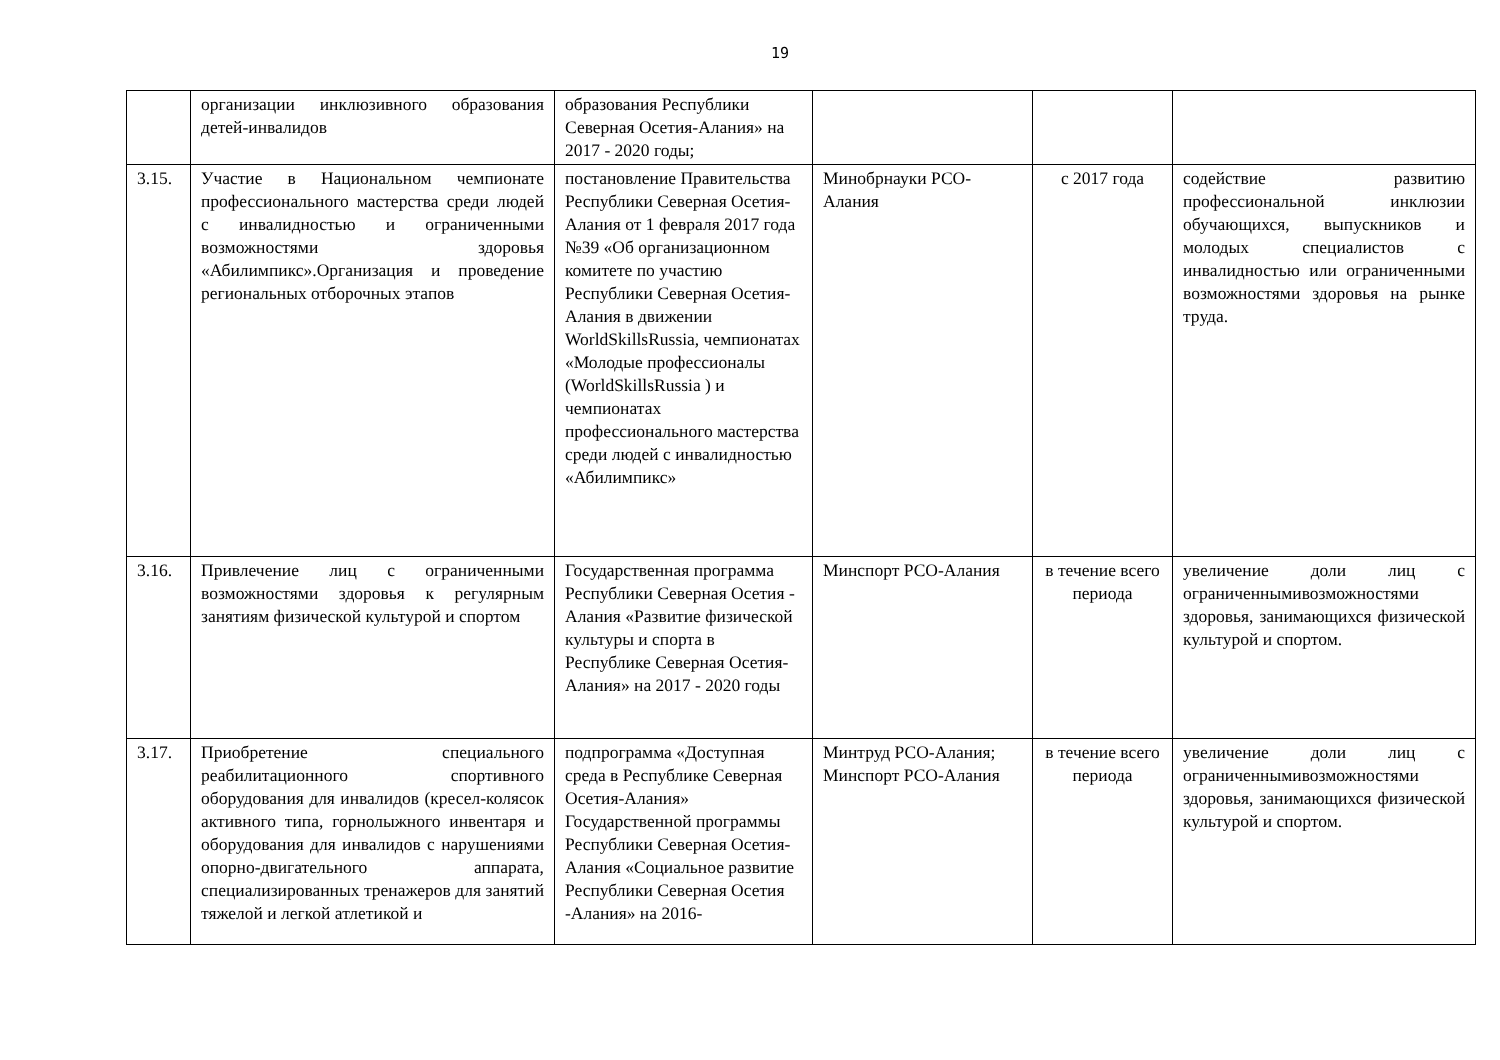19
| | организации инклюзивного образования детей-инвалидов | образования Республики Северная Осетия-Алания» на 2017 - 2020 годы; | | | |
| 3.15. | Участие в Национальном чемпионате профессионального мастерства среди людей с инвалидностью и ограниченными возможностями здоровья «Абилимпикс».Организация и проведение региональных отборочных этапов | постановление Правительства Республики Северная Осетия-Алания от 1 февраля 2017 года №39 «Об организационном комитете по участию Республики Северная Осетия-Алания в движении WorldSkillsRussia, чемпионатах «Молодые профессионалы (WorldSkillsRussia ) и чемпионатах профессионального мастерства среди людей с инвалидностью «Абилимпикс» | Минобрнауки РСО-Алания | с 2017 года | содействие развитию профессиональной инклюзии обучающихся, выпускников и молодых специалистов с инвалидностью или ограниченными возможностями здоровья на рынке труда. |
| 3.16. | Привлечение лиц с ограниченными возможностями здоровья к регулярным занятиям физической культурой и спортом | Государственная программа Республики Северная Осетия - Алания «Развитие физической культуры и спорта в Республике Северная Осетия-Алания» на 2017 - 2020 годы | Минспорт РСО-Алания | в течение всего периода | увеличение доли лиц с ограниченнымивозможностями здоровья, занимающихся физической культурой и спортом. |
| 3.17. | Приобретение специального реабилитационного спортивного оборудования для инвалидов (кресел-колясок активного типа, горнолыжного инвентаря и оборудования для инвалидов с нарушениями опорно-двигательного аппарата, специализированных тренажеров для занятий тяжелой и легкой атлетикой и | подпрограмма «Доступная среда в Республике Северная Осетия-Алания» Государственной программы Республики Северная Осетия-Алания «Социальное развитие Республики Северная Осетия -Алания» на 2016- | Минтруд РСО-Алания; Минспорт РСО-Алания | в течение всего периода | увеличение доли лиц с ограниченнымивозможностями здоровья, занимающихся физической культурой и спортом. |